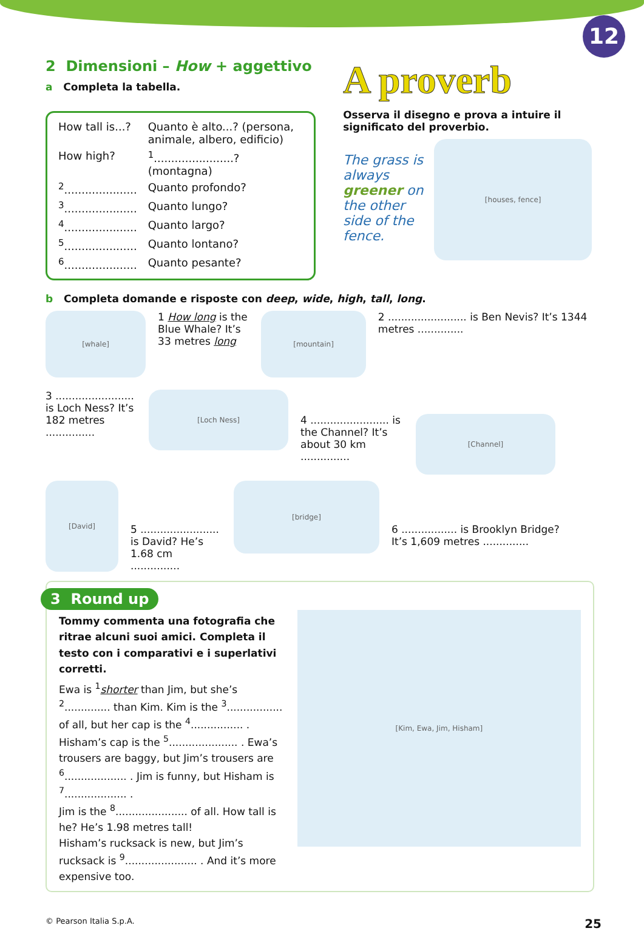12
2 Dimensioni – How + aggettivo
a Completa la tabella.
| How tall is...? | Quanto è alto...? (persona, animale, albero, edificio) |
| How high? | <sup>1</sup>.......................? (montagna) |
| <sup>2</sup>..................... | Quanto profondo? |
| <sup>3</sup>..................... | Quanto lungo? |
| <sup>4</sup>..................... | Quanto largo? |
| <sup>5</sup>..................... | Quanto lontano? |
| <sup>6</sup>..................... | Quanto pesante? |
A proverb
Osserva il disegno e prova a intuire il significato del proverbio.
The grass is always greener on the other side of the fence.
[houses, fence]
b Completa domande e risposte con deep, wide, high, tall, long.
[whale]
1 How long is the Blue Whale? It’s 33 metres long
[mountain]
2 ........................ is Ben Nevis? It’s 1344 metres ..............
3 ........................ is Loch Ness? It’s 182 metres ...............
[Loch Ness]
4 ........................ is the Channel? It’s about 30 km ...............
[Channel]
[David]
5 ........................ is David? He’s 1.68 cm ...............
[bridge]
6 ................. is Brooklyn Bridge? It’s 1,609 metres ..............
3 Round up
Tommy commenta una fotografia che ritrae alcuni suoi amici. Completa il testo con i comparativi e i superlativi corretti.
Ewa is <sup>1</sup>shorter than Jim, but she’s <sup>2</sup>.............. than Kim. Kim is the <sup>3</sup>................. of all, but her cap is the <sup>4</sup>................ . Hisham’s cap is the <sup>5</sup>..................... . Ewa’s trousers are baggy, but Jim’s trousers are <sup>6</sup>................... . Jim is funny, but Hisham is <sup>7</sup>................... .
Jim is the <sup>8</sup>...................... of all. How tall is he? He’s 1.98 metres tall!
Hisham’s rucksack is new, but Jim’s rucksack is <sup>9</sup>...................... . And it’s more expensive too.
[Kim, Ewa, Jim, Hisham]
© Pearson Italia S.p.A. 25